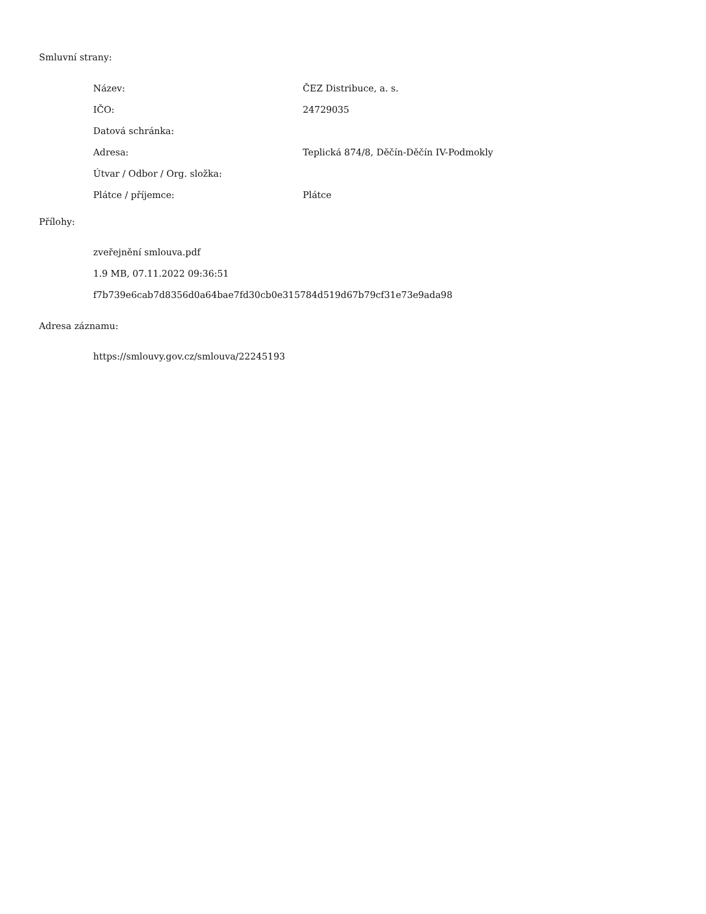Smluvní strany:
| Název: | ČEZ Distribuce, a. s. |
| IČO: | 24729035 |
| Datová schránka: | |
| Adresa: | Teplická 874/8, Děčín-Děčín IV-Podmokly |
| Útvar / Odbor / Org. složka: | |
| Plátce / příjemce: | Plátce |
Přílohy:
zveřejnění smlouva.pdf
1.9 MB, 07.11.2022 09:36:51
f7b739e6cab7d8356d0a64bae7fd30cb0e315784d519d67b79cf31e73e9ada98
Adresa záznamu:
https://smlouvy.gov.cz/smlouva/22245193